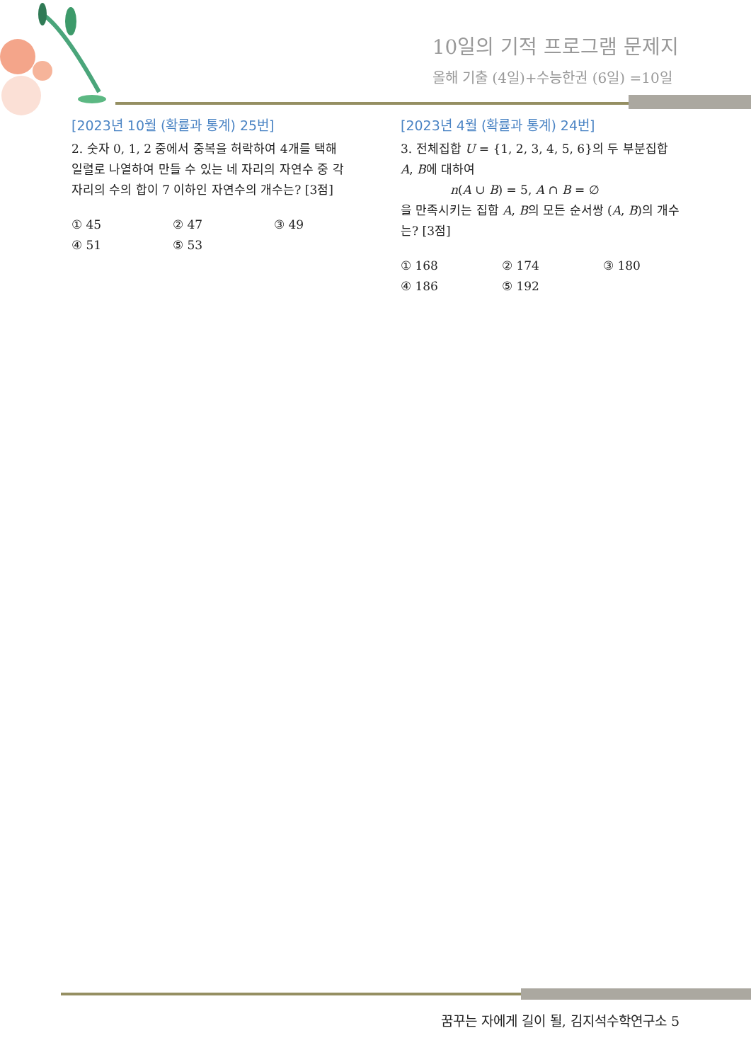10일의 기적 프로그램 문제지
올해 기출 (4일)+수능한권 (6일) =10일
[2023년 10월 (확률과 통계) 25번]
2. 숫자 0, 1, 2 중에서 중복을 허락하여 4개를 택해 일렬로 나열하여 만들 수 있는 네 자리의 자연수 중 각 자리의 수의 합이 7 이하인 자연수의 개수는? [3점]
① 45 ② 47 ③ 49 ④ 51 ⑤ 53
[2023년 4월 (확률과 통계) 24번]
3. 전체집합 U = {1, 2, 3, 4, 5, 6}의 두 부분집합 A, B에 대하여
n(A ∪ B) = 5, A ∩ B = ∅
을 만족시키는 집합 A, B의 모든 순서쌍 (A, B)의 개수는? [3점]
① 168 ② 174 ③ 180 ④ 186 ⑤ 192
꿈꾸는 자에게 길이 될, 김지석수학연구소 5